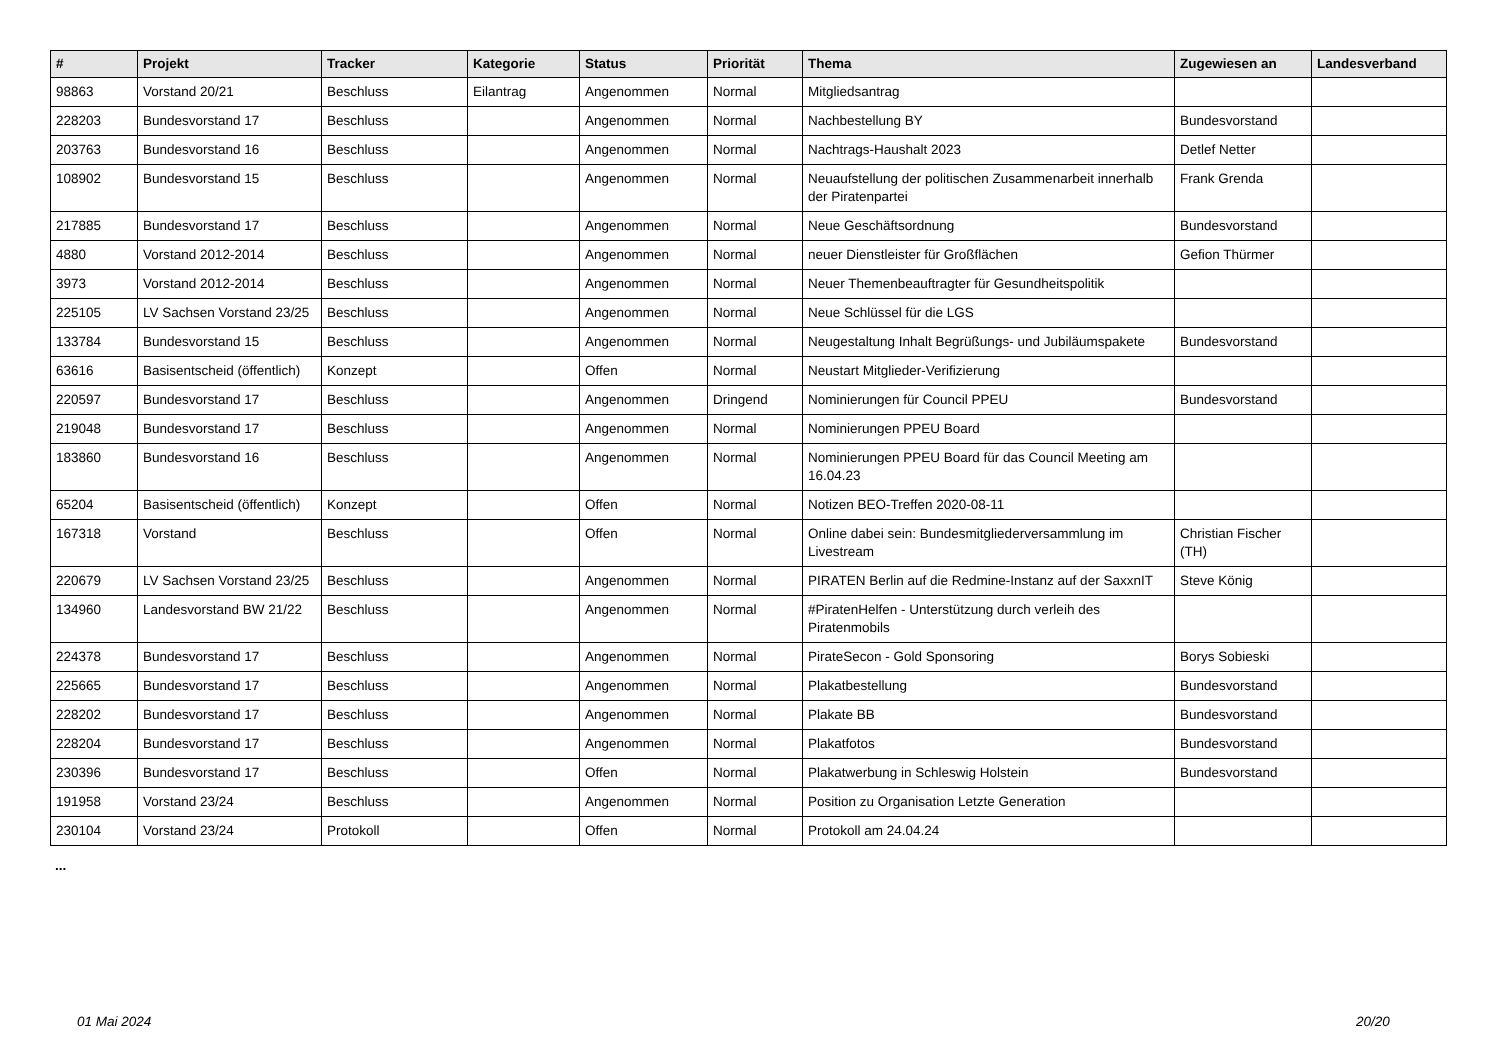| # | Projekt | Tracker | Kategorie | Status | Priorität | Thema | Zugewiesen an | Landesverband |
| --- | --- | --- | --- | --- | --- | --- | --- | --- |
| 98863 | Vorstand 20/21 | Beschluss | Eilantrag | Angenommen | Normal | Mitgliedsantrag | | |
| 228203 | Bundesvorstand 17 | Beschluss | | Angenommen | Normal | Nachbestellung BY | Bundesvorstand | |
| 203763 | Bundesvorstand 16 | Beschluss | | Angenommen | Normal | Nachtrags-Haushalt 2023 | Detlef Netter | |
| 108902 | Bundesvorstand 15 | Beschluss | | Angenommen | Normal | Neuaufstellung der politischen Zusammenarbeit innerhalb der Piratenpartei | Frank Grenda | |
| 217885 | Bundesvorstand 17 | Beschluss | | Angenommen | Normal | Neue Geschäftsordnung | Bundesvorstand | |
| 4880 | Vorstand 2012-2014 | Beschluss | | Angenommen | Normal | neuer Dienstleister für Großflächen | Gefion Thürmer | |
| 3973 | Vorstand 2012-2014 | Beschluss | | Angenommen | Normal | Neuer Themenbeauftragter für Gesundheitspolitik | | |
| 225105 | LV Sachsen Vorstand 23/25 | Beschluss | | Angenommen | Normal | Neue Schlüssel für die LGS | | |
| 133784 | Bundesvorstand 15 | Beschluss | | Angenommen | Normal | Neugestaltung Inhalt Begrüßungs- und Jubiläumspakete | Bundesvorstand | |
| 63616 | Basisentscheid (öffentlich) | Konzept | | Offen | Normal | Neustart Mitglieder-Verifizierung | | |
| 220597 | Bundesvorstand 17 | Beschluss | | Angenommen | Dringend | Nominierungen für Council PPEU | Bundesvorstand | |
| 219048 | Bundesvorstand 17 | Beschluss | | Angenommen | Normal | Nominierungen PPEU Board | | |
| 183860 | Bundesvorstand 16 | Beschluss | | Angenommen | Normal | Nominierungen PPEU Board für das Council Meeting am 16.04.23 | | |
| 65204 | Basisentscheid (öffentlich) | Konzept | | Offen | Normal | Notizen BEO-Treffen 2020-08-11 | | |
| 167318 | Vorstand | Beschluss | | Offen | Normal | Online dabei sein: Bundesmitgliederversammlung im Livestream | Christian Fischer (TH) | |
| 220679 | LV Sachsen Vorstand 23/25 | Beschluss | | Angenommen | Normal | PIRATEN Berlin auf die Redmine-Instanz auf der SaxxnIT | Steve König | |
| 134960 | Landesvorstand BW 21/22 | Beschluss | | Angenommen | Normal | #PiratenHelfen - Unterstützung durch verleih des Piratenmobils | | |
| 224378 | Bundesvorstand 17 | Beschluss | | Angenommen | Normal | PirateSecon - Gold Sponsoring | Borys Sobieski | |
| 225665 | Bundesvorstand 17 | Beschluss | | Angenommen | Normal | Plakatbestellung | Bundesvorstand | |
| 228202 | Bundesvorstand 17 | Beschluss | | Angenommen | Normal | Plakate BB | Bundesvorstand | |
| 228204 | Bundesvorstand 17 | Beschluss | | Angenommen | Normal | Plakatfotos | Bundesvorstand | |
| 230396 | Bundesvorstand 17 | Beschluss | | Offen | Normal | Plakatwerbung in Schleswig Holstein | Bundesvorstand | |
| 191958 | Vorstand 23/24 | Beschluss | | Angenommen | Normal | Position zu Organisation Letzte Generation | | |
| 230104 | Vorstand 23/24 | Protokoll | | Offen | Normal | Protokoll am 24.04.24 | | |
...
01 Mai 2024 20/20